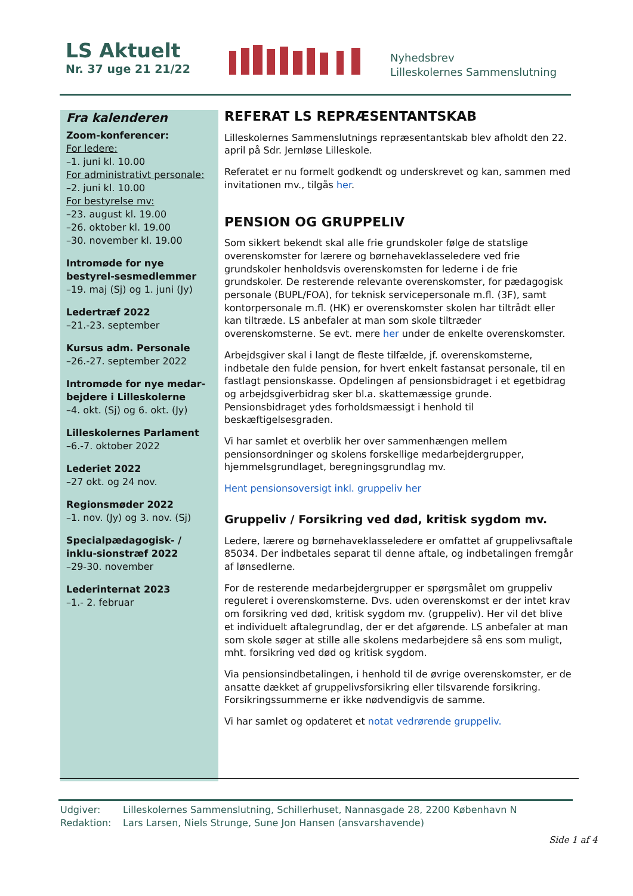LS Aktuelt
Nr. 37 uge 21 21/22
Nyhedsbrev
Lilleskolernes Sammenslutning
Fra kalenderen
Zoom-konferencer:
For ledere:
–1. juni kl. 10.00
For administrativt personale:
–2. juni kl. 10.00
For bestyrelse mv:
–23. august kl. 19.00
–26. oktober kl. 19.00
–30. november kl. 19.00
Intromøde for nye bestyrel-sesmedlemmer
–19. maj (Sj) og 1. juni (Jy)
Ledertræf 2022
–21.-23. september
Kursus adm. Personale
–26.-27. september 2022
Intromøde for nye medar-bejdere i Lilleskolerne
–4. okt. (Sj) og 6. okt. (Jy)
Lilleskolernes Parlament
–6.-7. oktober 2022
Lederiet 2022
–27 okt. og 24 nov.
Regionsmøder 2022
–1. nov. (Jy) og 3. nov. (Sj)
Specialpædagogisk- / inklu-sionstræf 2022
–29-30. november
Lederinternat 2023
–1.- 2. februar
REFERAT LS REPRÆSENTANTSKAB
Lilleskolernes Sammenslutnings repræsentantskab blev afholdt den 22. april på Sdr. Jernløse Lilleskole.
Referatet er nu formelt godkendt og underskrevet og kan, sammen med invitationen mv., tilgås her.
PENSION OG GRUPPELIV
Som sikkert bekendt skal alle frie grundskoler følge de statslige overenskomster for lærere og børnehaveklasseledere ved frie grundskoler henholdsvis overenskomsten for lederne i de frie grundskoler. De resterende relevante overenskomster, for pædagogisk personale (BUPL/FOA), for teknisk servicepersonale m.fl. (3F), samt kontorpersonale m.fl. (HK) er overenskomster skolen har tiltrådt eller kan tiltræde. LS anbefaler at man som skole tiltræder overenskomsterne. Se evt. mere her under de enkelte overenskomster.
Arbejdsgiver skal i langt de fleste tilfælde, jf. overenskomsterne, indbetale den fulde pension, for hvert enkelt fastansat personale, til en fastlagt pensionskasse. Opdelingen af pensionsbidraget i et egetbidrag og arbejdsgiverbidrag sker bl.a. skattemæssige grunde. Pensionsbidraget ydes forholdsmæssigt i henhold til beskæftigelsesgraden.
Vi har samlet et overblik her over sammenhængen mellem pensionsordninger og skolens forskellige medarbejdergrupper, hjemmelsgrundlaget, beregningsgrundlag mv.
Hent pensionsoversigt inkl. gruppeliv her
Gruppeliv / Forsikring ved død, kritisk sygdom mv.
Ledere, lærere og børnehaveklasseledere er omfattet af gruppelivsaftale 85034. Der indbetales separat til denne aftale, og indbetalingen fremgår af lønsedlerne.
For de resterende medarbejdergrupper er spørgsmålet om gruppeliv reguleret i overenskomsterne. Dvs. uden overenskomst er der intet krav om forsikring ved død, kritisk sygdom mv. (gruppeliv). Her vil det blive et individuelt aftalegrundlag, der er det afgørende. LS anbefaler at man som skole søger at stille alle skolens medarbejdere så ens som muligt, mht. forsikring ved død og kritisk sygdom.
Via pensionsindbetalingen, i henhold til de øvrige overenskomster, er de ansatte dækket af gruppelivsforsikring eller tilsvarende forsikring. Forsikringssummerne er ikke nødvendigvis de samme.
Vi har samlet og opdateret et notat vedrørende gruppeliv.
Udgiver: Lilleskolernes Sammenslutning, Schillerhuset, Nannasgade 28, 2200 København N
Redaktion: Lars Larsen, Niels Strunge, Sune Jon Hansen (ansvarshavende)
Side 1 af 4